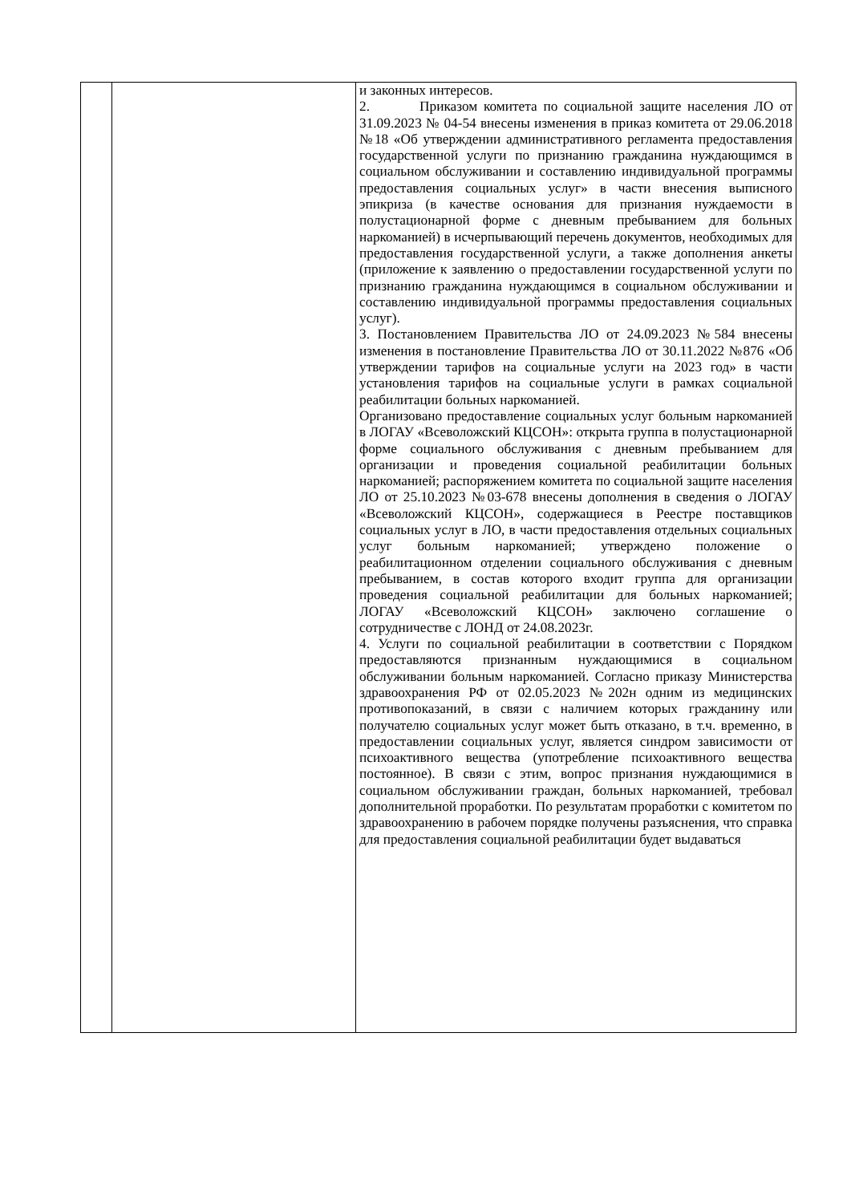| | | и законных интересов. 2. Приказом комитета по социальной защите населения ЛО от 31.09.2023 № 04-54 внесены изменения в приказ комитета от 29.06.2018 №18 «Об утверждении административного регламента предоставления государственной услуги по признанию гражданина нуждающимся в социальном обслуживании и составлению индивидуальной программы предоставления социальных услуг» в части внесения выписного эпикриза (в качестве основания для признания нуждаемости в полустационарной форме с дневным пребыванием для больных наркоманией) в исчерпывающий перечень документов, необходимых для предоставления государственной услуги, а также дополнения анкеты (приложение к заявлению о предоставлении государственной услуги по признанию гражданина нуждающимся в социальном обслуживании и составлению индивидуальной программы предоставления социальных услуг). 3. Постановлением Правительства ЛО от 24.09.2023 №584 внесены изменения в постановление Правительства ЛО от 30.11.2022 №876 «Об утверждении тарифов на социальные услуги на 2023 год» в части установления тарифов на социальные услуги в рамках социальной реабилитации больных наркоманией. Организовано предоставление социальных услуг больным наркоманией в ЛОГАУ «Всеволожский КЦСОН»: открыта группа в полустационарной форме социального обслуживания с дневным пребыванием для организации и проведения социальной реабилитации больных наркоманией; распоряжением комитета по социальной защите населения ЛО от 25.10.2023 №03-678 внесены дополнения в сведения о ЛОГАУ «Всеволожский КЦСОН», содержащиеся в Реестре поставщиков социальных услуг в ЛО, в части предоставления отдельных социальных услуг больным наркоманией; утверждено положение о реабилитационном отделении социального обслуживания с дневным пребыванием, в состав которого входит группа для организации проведения социальной реабилитации для больных наркоманией; ЛОГАУ «Всеволожский КЦСОН» заключено соглашение о сотрудничестве с ЛОНД от 24.08.2023г. 4. Услуги по социальной реабилитации в соответствии с Порядком предоставляются признанным нуждающимися в социальном обслуживании больным наркоманией. Согласно приказу Министерства здравоохранения РФ от 02.05.2023 №202н одним из медицинских противопоказаний, в связи с наличием которых гражданину или получателю социальных услуг может быть отказано, в т.ч. временно, в предоставлении социальных услуг, является синдром зависимости от психоактивного вещества (употребление психоактивного вещества постоянное). В связи с этим, вопрос признания нуждающимися в социальном обслуживании граждан, больных наркоманией, требовал дополнительной проработки. По результатам проработки с комитетом по здравоохранению в рабочем порядке получены разъяснения, что справка для предоставления социальной реабилитации будет выдаваться |